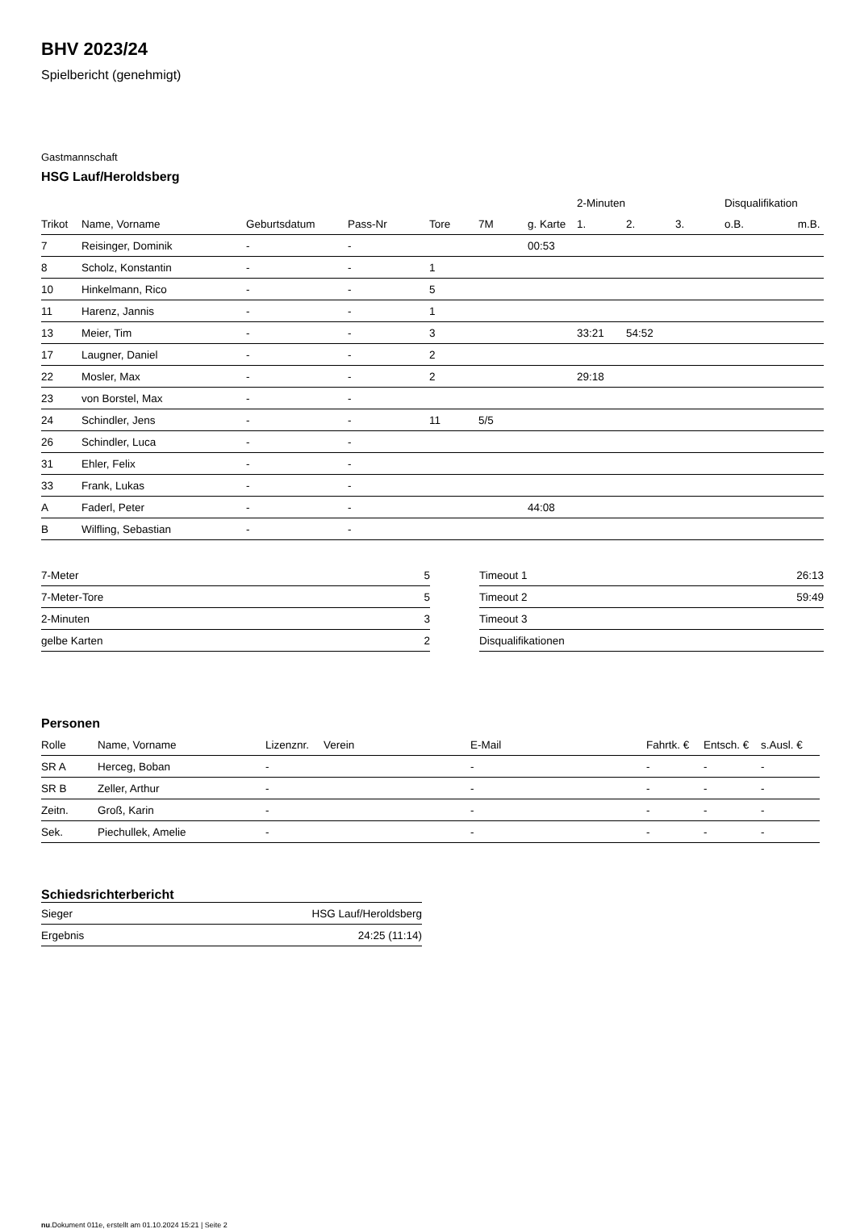BHV 2023/24
Spielbericht (genehmigt)
Gastmannschaft
HSG Lauf/Heroldsberg
| | | | | | | | 2-Minuten | | | Disqualifikation | |
| --- | --- | --- | --- | --- | --- | --- | --- | --- | --- | --- | --- |
| Trikot | Name, Vorname | Geburtsdatum | Pass-Nr | Tore | 7M | g. Karte | 1. | 2. | 3. | o.B. | m.B. |
| 7 | Reisinger, Dominik | - | - | | | 00:53 | | | | | |
| 8 | Scholz, Konstantin | - | - | 1 | | | | | | | |
| 10 | Hinkelmann, Rico | - | - | 5 | | | | | | | |
| 11 | Harenz, Jannis | - | - | 1 | | | | | | | |
| 13 | Meier, Tim | - | - | 3 | | | 33:21 | 54:52 | | | |
| 17 | Laugner, Daniel | - | - | 2 | | | | | | | |
| 22 | Mosler, Max | - | - | 2 | | | 29:18 | | | | |
| 23 | von Borstel, Max | - | - | | | | | | | | |
| 24 | Schindler, Jens | - | - | 11 | 5/5 | | | | | | |
| 26 | Schindler, Luca | - | - | | | | | | | | |
| 31 | Ehler, Felix | - | - | | | | | | | | |
| 33 | Frank, Lukas | - | - | | | | | | | | |
| A | Faderl, Peter | - | - | | | 44:08 | | | | | |
| B | Wilfling, Sebastian | - | - | | | | | | | | |
| 7-Meter | 5 |
| 7-Meter-Tore | 5 |
| 2-Minuten | 3 |
| gelbe Karten | 2 |
| Timeout 1 | 26:13 |
| Timeout 2 | 59:49 |
| Timeout 3 | |
| Disqualifikationen | |
Personen
| Rolle | Name, Vorname | Lizenznr. | Verein | E-Mail | Fahrtk. € | Entsch. € | s.Ausl. € |
| --- | --- | --- | --- | --- | --- | --- | --- |
| SR A | Herceg, Boban | - | | - | - | - | - |
| SR B | Zeller, Arthur | - | | - | - | - | - |
| Zeitn. | Groß, Karin | - | | - | - | - | - |
| Sek. | Piechullek, Amelie | - | | - | - | - | - |
Schiedsrichterbericht
| Sieger | HSG Lauf/Heroldsberg |
| Ergebnis | 24:25 (11:14) |
nu.Dokument 011e, erstellt am 01.10.2024 15:21 | Seite 2